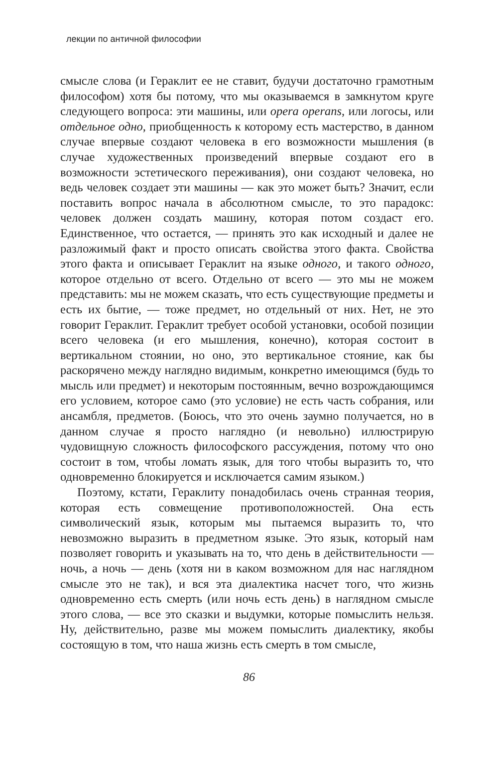лекции по античной философии
смысле слова (и Гераклит ее не ставит, будучи достаточно грамотным философом) хотя бы потому, что мы оказываемся в замкнутом круге следующего вопроса: эти машины, или opera operans, или логосы, или отдельное одно, приобщенность к которому есть мастерство, в данном случае впервые создают человека в его возможности мышления (в случае художественных произведений впервые создают его в возможности эстетического переживания), они создают человека, но ведь человек создает эти машины — как это может быть? Значит, если поставить вопрос начала в абсолютном смысле, то это парадокс: человек должен создать машину, которая потом создаст его. Единственное, что остается, — принять это как исходный и далее не разложимый факт и просто описать свойства этого факта. Свойства этого факта и описывает Гераклит на языке одного, и такого одного, которое отдельно от всего. Отдельно от всего — это мы не можем представить: мы не можем сказать, что есть существующие предметы и есть их бытие, — тоже предмет, но отдельный от них. Нет, не это говорит Гераклит. Гераклит требует особой установки, особой позиции всего человека (и его мышления, конечно), которая состоит в вертикальном стоянии, но оно, это вертикальное стояние, как бы раскорячено между наглядно видимым, конкретно имеющимся (будь то мысль или предмет) и некоторым постоянным, вечно возрождающимся его условием, которое само (это условие) не есть часть собрания, или ансамбля, предметов. (Боюсь, что это очень заумно получается, но в данном случае я просто наглядно (и невольно) иллюстрирую чудовищную сложность философского рассуждения, потому что оно состоит в том, чтобы ломать язык, для того чтобы выразить то, что одновременно блокируется и исключается самим языком.)
Поэтому, кстати, Гераклиту понадобилась очень странная теория, которая есть совмещение противоположностей. Она есть символический язык, которым мы пытаемся выразить то, что невозможно выразить в предметном языке. Это язык, который нам позволяет говорить и указывать на то, что день в действительности — ночь, а ночь — день (хотя ни в каком возможном для нас наглядном смысле это не так), и вся эта диалектика насчет того, что жизнь одновременно есть смерть (или ночь есть день) в наглядном смысле этого слова, — все это сказки и выдумки, которые помыслить нельзя. Ну, действительно, разве мы можем помыслить диалектику, якобы состоящую в том, что наша жизнь есть смерть в том смысле,
86